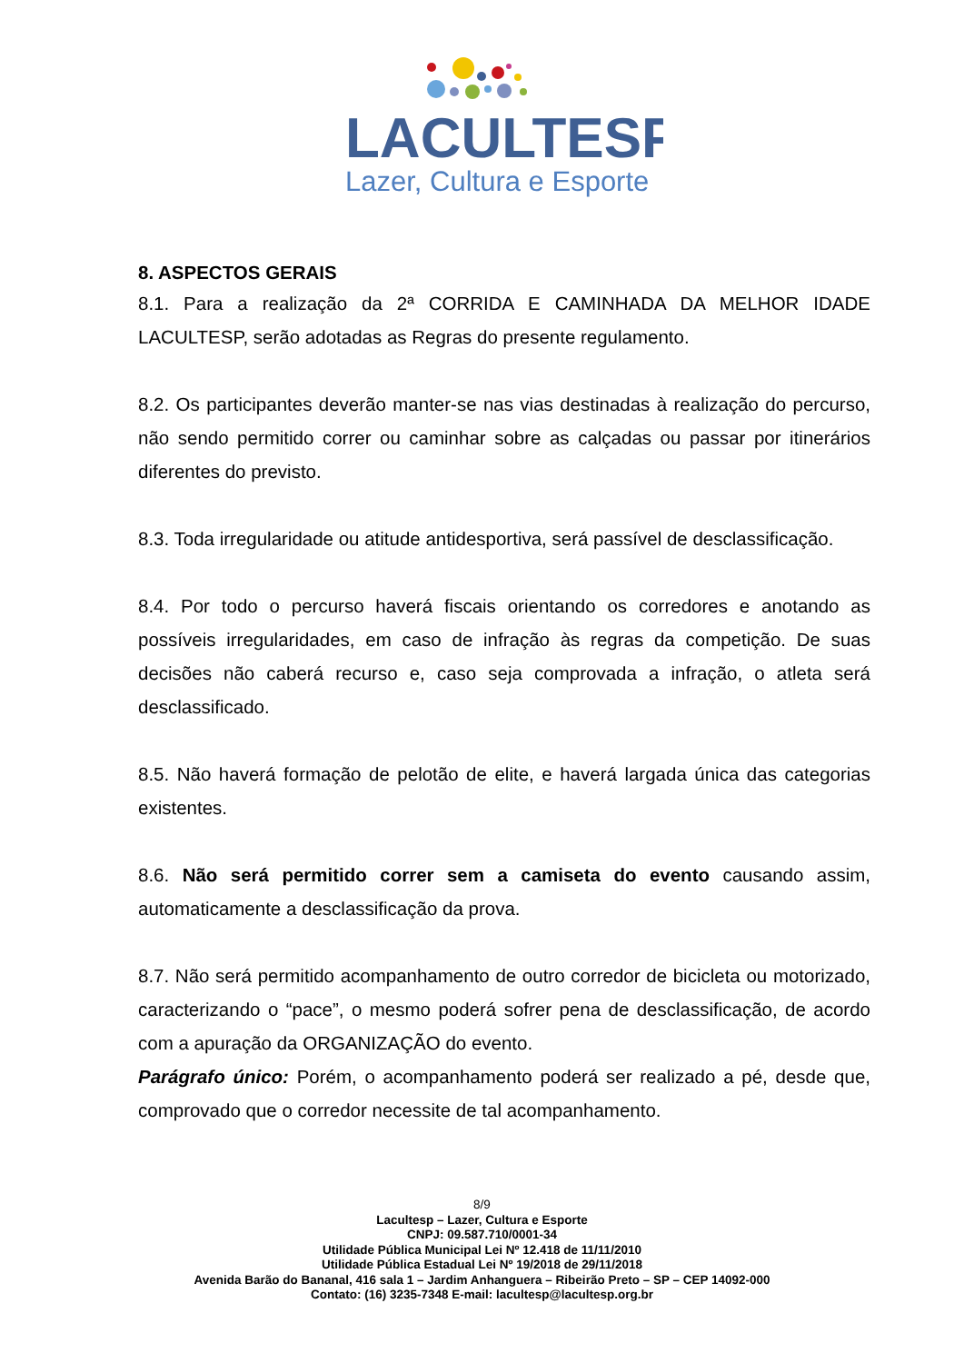LACULTESP
Lazer, Cultura e Esporte
8. ASPECTOS GERAIS
8.1. Para a realização da 2ª CORRIDA E CAMINHADA DA MELHOR IDADE LACULTESP, serão adotadas as Regras do presente regulamento.
8.2. Os participantes deverão manter-se nas vias destinadas à realização do percurso, não sendo permitido correr ou caminhar sobre as calçadas ou passar por itinerários diferentes do previsto.
8.3. Toda irregularidade ou atitude antidesportiva, será passível de desclassificação.
8.4. Por todo o percurso haverá fiscais orientando os corredores e anotando as possíveis irregularidades, em caso de infração às regras da competição. De suas decisões não caberá recurso e, caso seja comprovada a infração, o atleta será desclassificado.
8.5. Não haverá formação de pelotão de elite, e haverá largada única das categorias existentes.
8.6. Não será permitido correr sem a camiseta do evento causando assim, automaticamente a desclassificação da prova.
8.7. Não será permitido acompanhamento de outro corredor de bicicleta ou motorizado, caracterizando o “pace”, o mesmo poderá sofrer pena de desclassificação, de acordo com a apuração da ORGANIZAÇÃO do evento.
Parágrafo único: Porém, o acompanhamento poderá ser realizado a pé, desde que, comprovado que o corredor necessite de tal acompanhamento.
8/9
Lacultesp – Lazer, Cultura e Esporte
CNPJ: 09.587.710/0001-34
Utilidade Pública Municipal Lei Nº 12.418 de 11/11/2010
Utilidade Pública Estadual Lei Nº 19/2018 de 29/11/2018
Avenida Barão do Bananal, 416 sala 1 – Jardim Anhanguera – Ribeirão Preto – SP – CEP 14092-000
Contato: (16) 3235-7348 E-mail: lacultesp@lacultesp.org.br